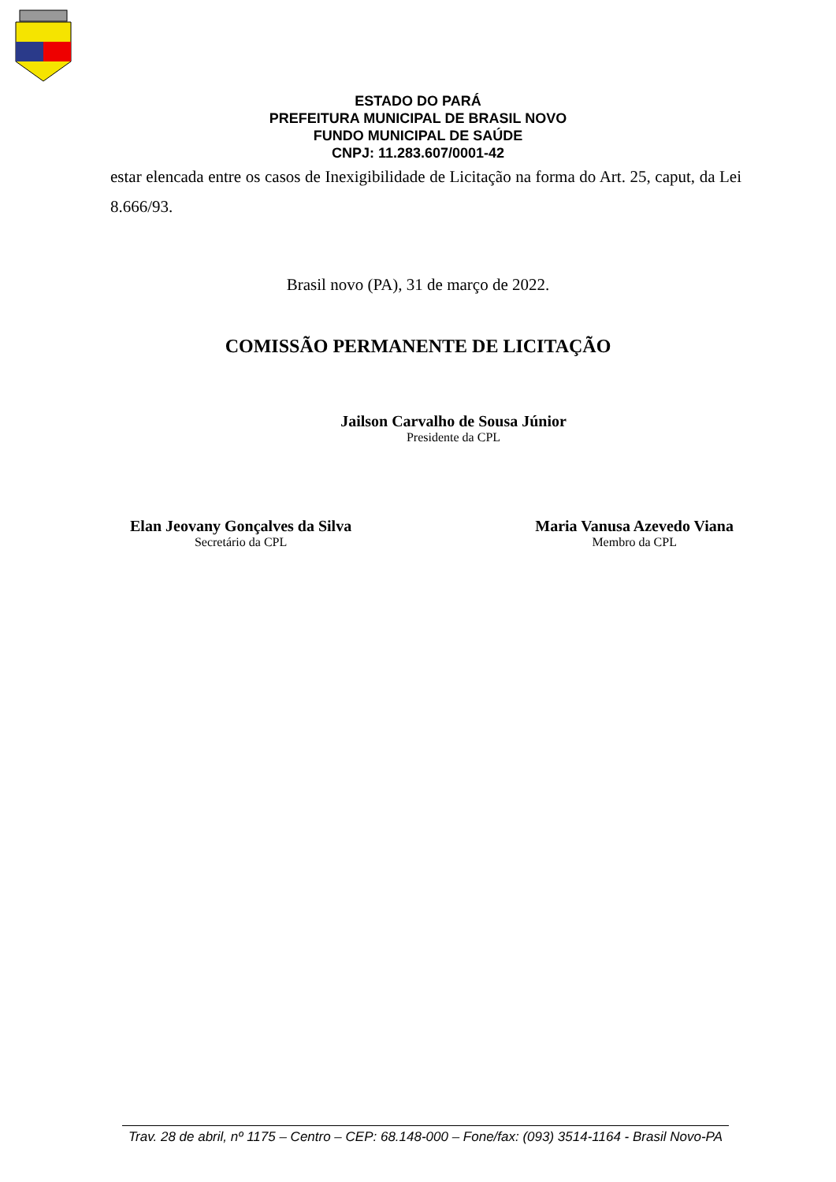ESTADO DO PARÁ
PREFEITURA MUNICIPAL DE BRASIL NOVO
FUNDO MUNICIPAL DE SAÚDE
CNPJ: 11.283.607/0001-42
estar elencada entre os casos de Inexigibilidade de Licitação na forma do Art. 25, caput, da Lei 8.666/93.
Brasil novo (PA), 31 de março de 2022.
COMISSÃO PERMANENTE DE LICITAÇÃO
Jailson Carvalho de Sousa Júnior
Presidente da CPL
Elan Jeovany Gonçalves da Silva
Secretário da CPL
Maria Vanusa Azevedo Viana
Membro da CPL
Trav. 28 de abril, nº 1175 – Centro – CEP: 68.148-000 – Fone/fax: (093) 3514-1164 - Brasil Novo-PA